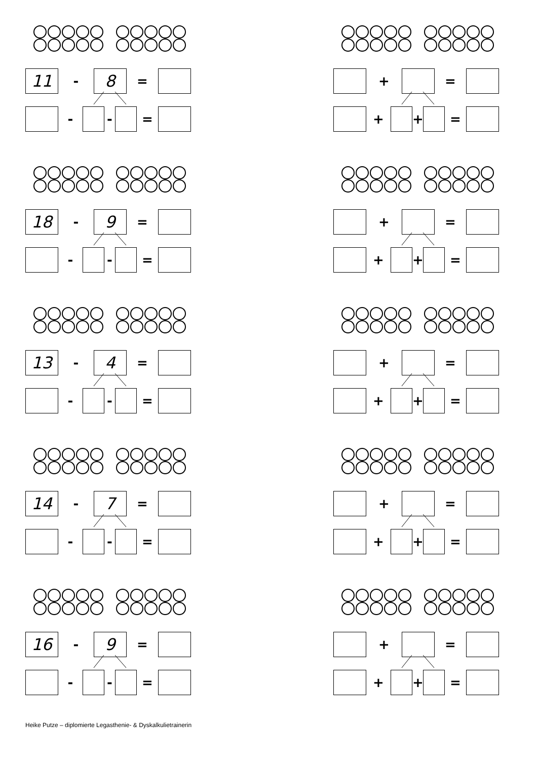11
-
8
=
- - =
+ =
+ + =
18
-
9
=
- - =
+ =
+ + =
13
-
4
=
- - =
+ =
+ + =
14
-
7
=
- - =
+ =
+ + =
16
-
9
=
- - =
+ =
+ + =
Heike Putze – diplomierte Legasthenie- & Dyskalkulietrainerin